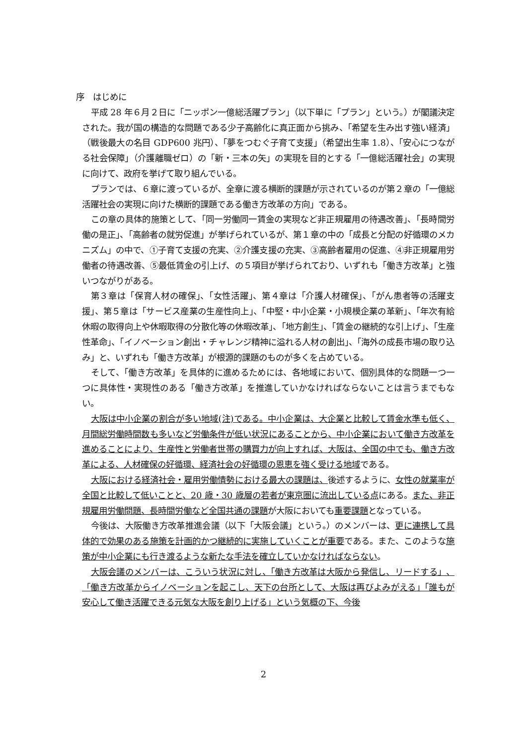序　はじめに
平成 28 年６月２日に「ニッポン一億総活躍プラン」（以下単に「プラン」という。）が閣議決定された。我が国の構造的な問題である少子高齢化に真正面から挑み、「希望を生み出す強い経済」（戦後最大の名目 GDP600 兆円）、「夢をつむぐ子育て支援」（希望出生率 1.8）、「安心につながる社会保障」（介護離職ゼロ）の「新・三本の矢」の実現を目的とする「一億総活躍社会」の実現に向けて、政府を挙げて取り組んでいる。
プランでは、６章に渡っているが、全章に渡る横断的課題が示されているのが第２章の「一億総活躍社会の実現に向けた横断的課題である働き方改革の方向」である。
この章の具体的施策として、「同一労働同一賃金の実現など非正規雇用の待遇改善」、「長時間労働の是正」、「高齢者の就労促進」が挙げられているが、第１章の中の「成長と分配の好循環のメカニズム」の中で、①子育て支援の充実、②介護支援の充実、③高齢者雇用の促進、④非正規雇用労働者の待遇改善、⑤最低賃金の引上げ、の５項目が挙げられており、いずれも「働き方改革」と強いつながりがある。
第３章は「保育人材の確保」、「女性活躍」、第４章は「介護人材確保」、「がん患者等の活躍支援」、第５章は「サービス産業の生産性向上」、「中堅・中小企業・小規模企業の革新」、「年次有給休暇の取得向上や休暇取得の分散化等の休暇改革」、「地方創生」、「賃金の継続的な引上げ」、「生産性革命」、「イノベーション創出・チャレンジ精神に溢れる人材の創出」、「海外の成長市場の取り込み」と、いずれも「働き方改革」が根源的課題のものが多くを占めている。
そして、「働き方改革」を具体的に進めるためには、各地域において、個別具体的な問題一つ一つに具体性・実現性のある「働き方改革」を推進していかなければならないことは言うまでもない。
大阪は中小企業の割合が多い地域(注)である。中小企業は、大企業と比較して賃金水準も低く、月間総労働時間数も多いなど労働条件が低い状況にあることから、中小企業において働き方改革を進めることにより、生産性と労働者世帯の購買力が向上すれば、大阪は、全国の中でも、働き方改革による、人材確保の好循環、経済社会の好循環の恩恵を強く受ける地域である。
大阪における経済社会・雇用労働情勢における最大の課題は、後述するように、女性の就業率が全国と比較して低いことと、20 歳・30 歳層の若者が東京圏に流出している点にある。また、非正規雇用労働問題、長時間労働など全国共通の課題が大阪においても重要課題となっている。
今後は、大阪働き方改革推進会議（以下「大阪会議」という。）のメンバーは、更に連携して具体的で効果のある施策を計画的かつ継続的に実施していくことが重要である。また、このような施策が中小企業にも行き渡るような新たな手法を確立していかなければならない。
大阪会議のメンバーは、こういう状況に対し、「働き方改革は大阪から発信し、リードする」、「働き方改革からイノベーションを起こし、天下の台所として、大阪は再びよみがえる」「誰もが安心して働き活躍できる元気な大阪を創り上げる」という気概の下、今後
2